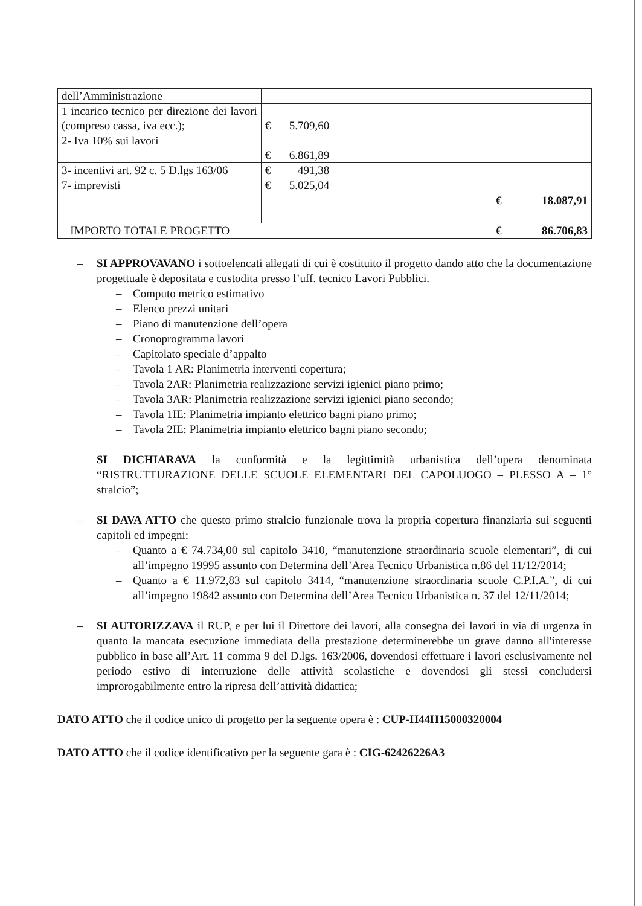| dell’Amministrazione | | |
| 1 incarico tecnico per direzione dei lavori (compreso cassa, iva ecc.); | € 5.709,60 | |
| 2- Iva 10% sui lavori | € 6.861,89 | |
| 3- incentivi art. 92 c. 5 D.lgs 163/06 | € 491,38 | |
| 7- imprevisti | € 5.025,04 | |
| | | € 18.087,91 |
| IMPORTO TOTALE PROGETTO | | € 86.706,83 |
– SI APPROVAVANO i sottoelencati allegati di cui è costituito il progetto dando atto che la documentazione progettuale è depositata e custodita presso l’uff. tecnico Lavori Pubblici.
– Computo metrico estimativo
– Elenco prezzi unitari
– Piano di manutenzione dell’opera
– Cronoprogramma lavori
– Capitolato speciale d’appalto
– Tavola 1 AR: Planimetria interventi copertura;
– Tavola 2AR: Planimetria realizzazione servizi igienici piano primo;
– Tavola 3AR: Planimetria realizzazione servizi igienici piano secondo;
– Tavola 1IE: Planimetria impianto elettrico bagni piano primo;
– Tavola 2IE: Planimetria impianto elettrico bagni piano secondo;
SI DICHIARAVA la conformità e la legittimità urbanistica dell’opera denominata “RISTRUTTURAZIONE DELLE SCUOLE ELEMENTARI DEL CAPOLUOGO – PLESSO A – 1° stralcio”;
– SI DAVA ATTO che questo primo stralcio funzionale trova la propria copertura finanziaria sui seguenti capitoli ed impegni:
– Quanto a € 74.734,00 sul capitolo 3410, “manutenzione straordinaria scuole elementari”, di cui all’impegno 19995 assunto con Determina dell’Area Tecnico Urbanistica n.86 del 11/12/2014;
– Quanto a € 11.972,83 sul capitolo 3414, “manutenzione straordinaria scuole C.P.I.A.”, di cui all’impegno 19842 assunto con Determina dell’Area Tecnico Urbanistica n. 37 del 12/11/2014;
– SI AUTORIZZAVA il RUP, e per lui il Direttore dei lavori, alla consegna dei lavori in via di urgenza in quanto la mancata esecuzione immediata della prestazione determinerebbe un grave danno all'interesse pubblico in base all’Art. 11 comma 9 del D.lgs. 163/2006, dovendosi effettuare i lavori esclusivamente nel periodo estivo di interruzione delle attività scolastiche e dovendosi gli stessi concludersi improrogabilmente entro la ripresa dell’attività didattica;
DATO ATTO che il codice unico di progetto per la seguente opera è : CUP-H44H15000320004
DATO ATTO che il codice identificativo per la seguente gara è : CIG-62426226A3